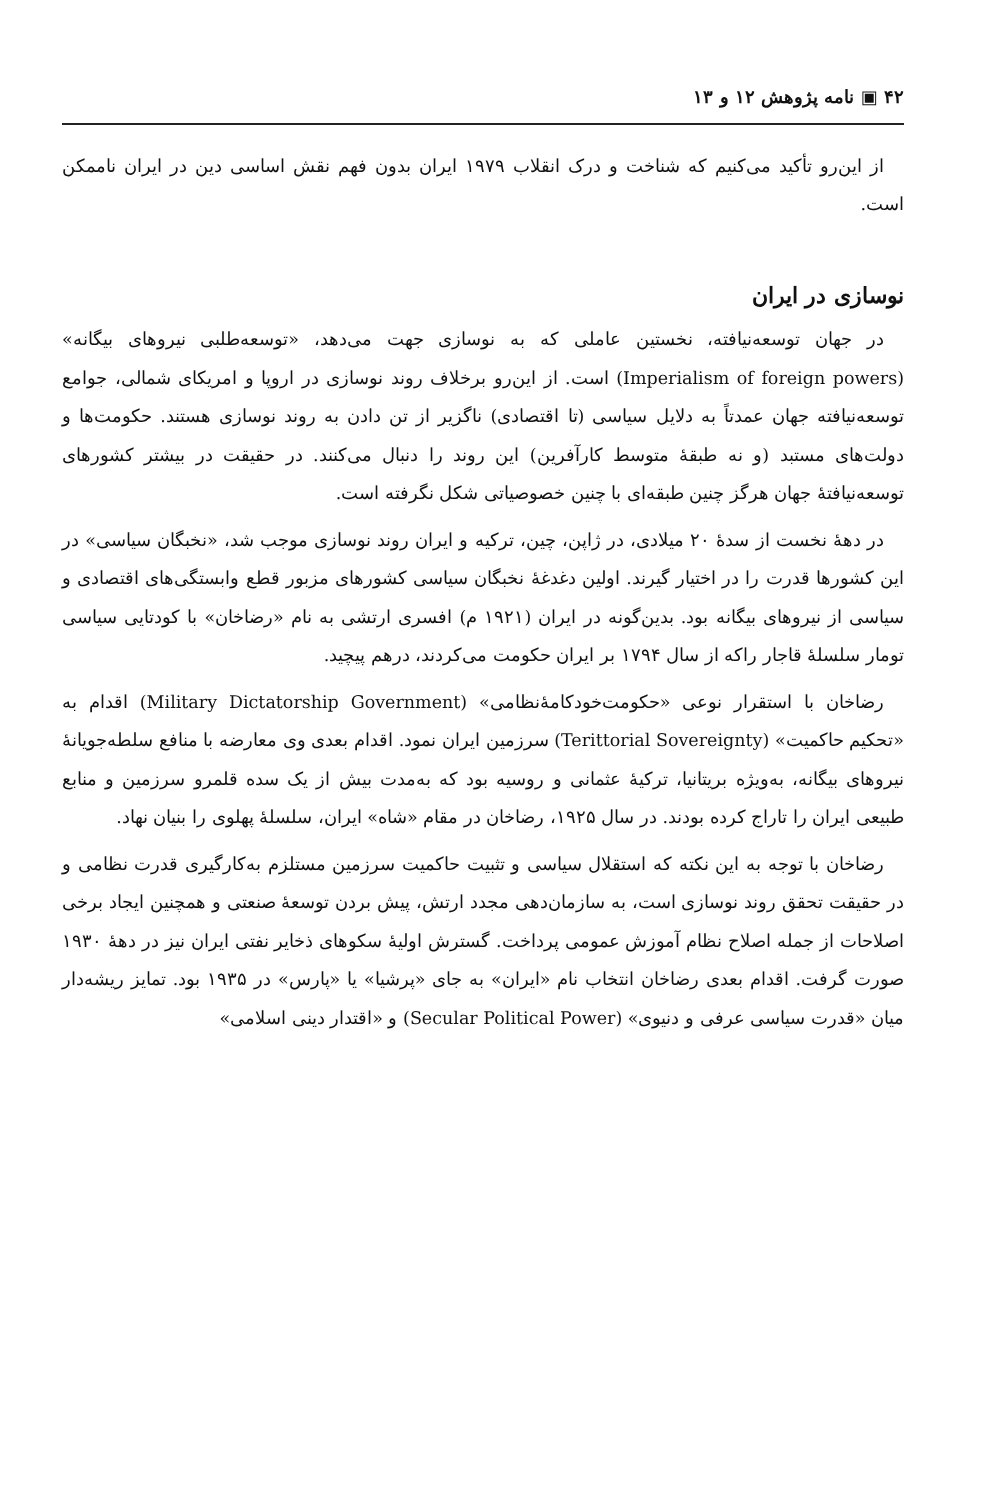۴۲ ▣ نامه پژوهش ۱۲ و ۱۳
از این‌رو تأکید می‌کنیم که شناخت و درک انقلاب ۱۹۷۹ ایران بدون فهم نقش اساسی دین در ایران ناممکن است.
نوسازی در ایران
در جهان توسعه‌نیافته، نخستین عاملی که به نوسازی جهت می‌دهد، «توسعه‌طلبی نیروهای بیگانه» (Imperialism of foreign powers) است. از این‌رو برخلاف روند نوسازی در اروپا و امریکای شمالی، جوامع توسعه‌نیافته جهان عمدتاً به دلایل سیاسی (تا اقتصادی) ناگزیر از تن دادن به روند نوسازی هستند. حکومت‌ها و دولت‌های مستبد (و نه طبقهٔ متوسط کارآفرین) این روند را دنبال می‌کنند. در حقیقت در بیشتر کشورهای توسعه‌نیافتهٔ جهان هرگز چنین طبقه‌ای با چنین خصوصیاتی شکل نگرفته است.
در دههٔ نخست از سدهٔ ۲۰ میلادی، در ژاپن، چین، ترکیه و ایران روند نوسازی موجب شد، «نخبگان سیاسی» در این کشورها قدرت را در اختیار گیرند. اولین دغدغهٔ نخبگان سیاسی کشورهای مزبور قطع وابستگی‌های اقتصادی و سیاسی از نیروهای بیگانه بود. بدین‌گونه در ایران (۱۹۲۱ م) افسری ارتشی به نام «رضاخان» با کودتایی سیاسی تومار سلسلهٔ قاجار راکه از سال ۱۷۹۴ بر ایران حکومت می‌کردند، درهم پیچید.
رضاخان با استقرار نوعی «حکومت‌خودکامهٔ‌نظامی» (Military Dictatorship Government) اقدام به «تحکیم حاکمیت» (Terittorial Sovereignty) سرزمین ایران نمود. اقدام بعدی وی معارضه با منافع سلطه‌جویانهٔ نیروهای بیگانه، به‌ویژه بریتانیا، ترکیهٔ عثمانی و روسیه بود که به‌مدت بیش از یک سده قلمرو سرزمین و منابع طبیعی ایران را تاراج کرده بودند. در سال ۱۹۲۵، رضاخان در مقام «شاه» ایران، سلسلهٔ پهلوی را بنیان نهاد.
رضاخان با توجه به این نکته که استقلال سیاسی و تثبیت حاکمیت سرزمین مستلزم به‌کارگیری قدرت نظامی و در حقیقت تحقق روند نوسازی است، به سازمان‌دهی مجدد ارتش، پیش بردن توسعهٔ صنعتی و همچنین ایجاد برخی اصلاحات از جمله اصلاح نظام آموزش عمومی پرداخت. گسترش اولیهٔ سکوهای ذخایر نفتی ایران نیز در دههٔ ۱۹۳۰ صورت گرفت. اقدام بعدی رضاخان انتخاب نام «ایران» به جای «پرشیا» یا «پارس» در ۱۹۳۵ بود. تمایز ریشه‌دار میان «قدرت سیاسی عرفی و دنیوی» (Secular Political Power) و «اقتدار دینی اسلامی»